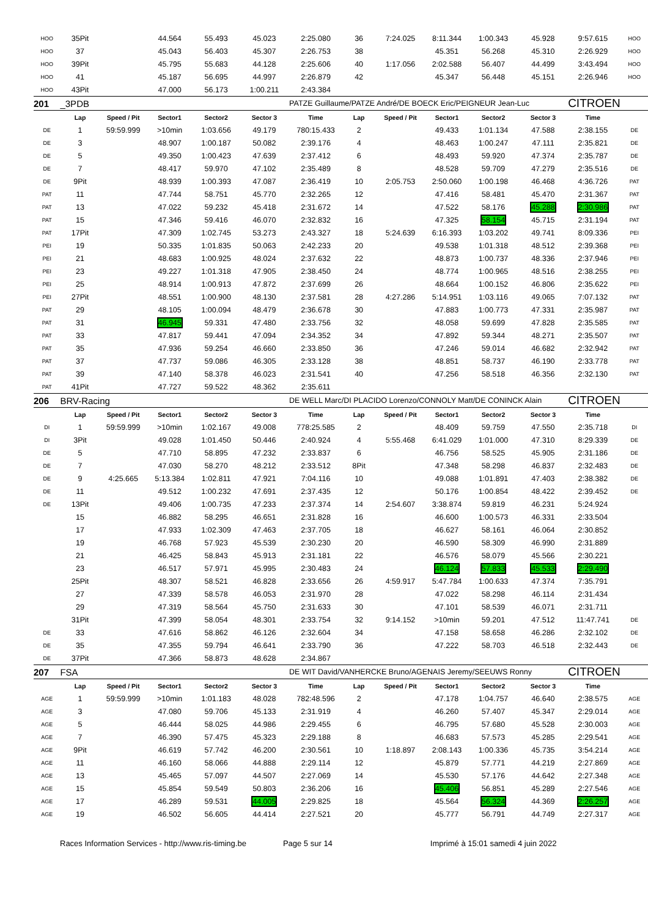| HOO | 35Pit | | 44.564 | 55.493 | 45.023 | 2:25.080 | 36 | 7:24.025 | 8:11.344 | 1:00.343 | 45.928 | 9:57.615 | HOO |
| HOO | 37 | | 45.043 | 56.403 | 45.307 | 2:26.753 | 38 | | 45.351 | 56.268 | 45.310 | 2:26.929 | HOO |
| HOO | 39Pit | | 45.795 | 55.683 | 44.128 | 2:25.606 | 40 | 1:17.056 | 2:02.588 | 56.407 | 44.499 | 3:43.494 | HOO |
| HOO | 41 | | 45.187 | 56.695 | 44.997 | 2:26.879 | 42 | | 45.347 | 56.448 | 45.151 | 2:26.946 | HOO |
| HOO | 43Pit | | 47.000 | 56.173 | 1:00.211 | 2:43.384 | | | | | | | |
| 201 | _3PDB | | | | | PATZE Guillaume/PATZE André/DE BOECK Eric/PEIGNEUR Jean-Luc | | | | | | CITROEN | |
| | Lap | Speed / Pit | Sector1 | Sector2 | Sector 3 | Time | Lap | Speed / Pit | Sector1 | Sector2 | Sector 3 | Time | |
| DE | 1 | 59:59.999 | >10min | 1:03.656 | 49.179 | 780:15.433 | 2 | | 49.433 | 1:01.134 | 47.588 | 2:38.155 | DE |
| DE | 3 | | 48.907 | 1:00.187 | 50.082 | 2:39.176 | 4 | | 48.463 | 1:00.247 | 47.111 | 2:35.821 | DE |
| DE | 5 | | 49.350 | 1:00.423 | 47.639 | 2:37.412 | 6 | | 48.493 | 59.920 | 47.374 | 2:35.787 | DE |
| DE | 7 | | 48.417 | 59.970 | 47.102 | 2:35.489 | 8 | | 48.528 | 59.709 | 47.279 | 2:35.516 | DE |
| DE | 9Pit | | 48.939 | 1:00.393 | 47.087 | 2:36.419 | 10 | 2:05.753 | 2:50.060 | 1:00.198 | 46.468 | 4:36.726 | PAT |
| PAT | 11 | | 47.744 | 58.751 | 45.770 | 2:32.265 | 12 | | 47.416 | 58.481 | 45.470 | 2:31.367 | PAT |
| PAT | 13 | | 47.022 | 59.232 | 45.418 | 2:31.672 | 14 | | 47.522 | 58.176 | 45.288 | 2:30.986 | PAT |
| PAT | 15 | | 47.346 | 59.416 | 46.070 | 2:32.832 | 16 | | 47.325 | 58.154 | 45.715 | 2:31.194 | PAT |
| PAT | 17Pit | | 47.309 | 1:02.745 | 53.273 | 2:43.327 | 18 | 5:24.639 | 6:16.393 | 1:03.202 | 49.741 | 8:09.336 | PEI |
| PEI | 19 | | 50.335 | 1:01.835 | 50.063 | 2:42.233 | 20 | | 49.538 | 1:01.318 | 48.512 | 2:39.368 | PEI |
| PEI | 21 | | 48.683 | 1:00.925 | 48.024 | 2:37.632 | 22 | | 48.873 | 1:00.737 | 48.336 | 2:37.946 | PEI |
| PEI | 23 | | 49.227 | 1:01.318 | 47.905 | 2:38.450 | 24 | | 48.774 | 1:00.965 | 48.516 | 2:38.255 | PEI |
| PEI | 25 | | 48.914 | 1:00.913 | 47.872 | 2:37.699 | 26 | | 48.664 | 1:00.152 | 46.806 | 2:35.622 | PEI |
| PEI | 27Pit | | 48.551 | 1:00.900 | 48.130 | 2:37.581 | 28 | 4:27.286 | 5:14.951 | 1:03.116 | 49.065 | 7:07.132 | PAT |
| PAT | 29 | | 48.105 | 1:00.094 | 48.479 | 2:36.678 | 30 | | 47.883 | 1:00.773 | 47.331 | 2:35.987 | PAT |
| PAT | 31 | | 46.945 | 59.331 | 47.480 | 2:33.756 | 32 | | 48.058 | 59.699 | 47.828 | 2:35.585 | PAT |
| PAT | 33 | | 47.817 | 59.441 | 47.094 | 2:34.352 | 34 | | 47.892 | 59.344 | 48.271 | 2:35.507 | PAT |
| PAT | 35 | | 47.936 | 59.254 | 46.660 | 2:33.850 | 36 | | 47.246 | 59.014 | 46.682 | 2:32.942 | PAT |
| PAT | 37 | | 47.737 | 59.086 | 46.305 | 2:33.128 | 38 | | 48.851 | 58.737 | 46.190 | 2:33.778 | PAT |
| PAT | 39 | | 47.140 | 58.378 | 46.023 | 2:31.541 | 40 | | 47.256 | 58.518 | 46.356 | 2:32.130 | PAT |
| PAT | 41Pit | | 47.727 | 59.522 | 48.362 | 2:35.611 | | | | | | | |
| 206 | BRV-Racing | | | | | DE WELL Marc/DI PLACIDO Lorenzo/CONNOLY Matt/DE CONINCK Alain | | | | | | CITROEN | |
| | Lap | Speed / Pit | Sector1 | Sector2 | Sector 3 | Time | Lap | Speed / Pit | Sector1 | Sector2 | Sector 3 | Time | |
| DI | 1 | 59:59.999 | >10min | 1:02.167 | 49.008 | 778:25.585 | 2 | | 48.409 | 59.759 | 47.550 | 2:35.718 | DI |
| DI | 3Pit | | 49.028 | 1:01.450 | 50.446 | 2:40.924 | 4 | 5:55.468 | 6:41.029 | 1:01.000 | 47.310 | 8:29.339 | DE |
| DE | 5 | | 47.710 | 58.895 | 47.232 | 2:33.837 | 6 | | 46.756 | 58.525 | 45.905 | 2:31.186 | DE |
| DE | 7 | | 47.030 | 58.270 | 48.212 | 2:33.512 | 8Pit | | 47.348 | 58.298 | 46.837 | 2:32.483 | DE |
| DE | 9 | 4:25.665 | 5:13.384 | 1:02.811 | 47.921 | 7:04.116 | 10 | | 49.088 | 1:01.891 | 47.403 | 2:38.382 | DE |
| DE | 11 | | 49.512 | 1:00.232 | 47.691 | 2:37.435 | 12 | | 50.176 | 1:00.854 | 48.422 | 2:39.452 | DE |
| DE | 13Pit | | 49.406 | 1:00.735 | 47.233 | 2:37.374 | 14 | 2:54.607 | 3:38.874 | 59.819 | 46.231 | 5:24.924 | |
| | 15 | | 46.882 | 58.295 | 46.651 | 2:31.828 | 16 | | 46.600 | 1:00.573 | 46.331 | 2:33.504 | |
| | 17 | | 47.933 | 1:02.309 | 47.463 | 2:37.705 | 18 | | 46.627 | 58.161 | 46.064 | 2:30.852 | |
| | 19 | | 46.768 | 57.923 | 45.539 | 2:30.230 | 20 | | 46.590 | 58.309 | 46.990 | 2:31.889 | |
| | 21 | | 46.425 | 58.843 | 45.913 | 2:31.181 | 22 | | 46.576 | 58.079 | 45.566 | 2:30.221 | |
| | 23 | | 46.517 | 57.971 | 45.995 | 2:30.483 | 24 | | 46.124 | 57.833 | 45.533 | 2:29.490 | |
| | 25Pit | | 48.307 | 58.521 | 46.828 | 2:33.656 | 26 | 4:59.917 | 5:47.784 | 1:00.633 | 47.374 | 7:35.791 | |
| | 27 | | 47.339 | 58.578 | 46.053 | 2:31.970 | 28 | | 47.022 | 58.298 | 46.114 | 2:31.434 | |
| | 29 | | 47.319 | 58.564 | 45.750 | 2:31.633 | 30 | | 47.101 | 58.539 | 46.071 | 2:31.711 | |
| | 31Pit | | 47.399 | 58.054 | 48.301 | 2:33.754 | 32 | 9:14.152 | >10min | 59.201 | 47.512 | 11:47.741 | DE |
| DE | 33 | | 47.616 | 58.862 | 46.126 | 2:32.604 | 34 | | 47.158 | 58.658 | 46.286 | 2:32.102 | DE |
| DE | 35 | | 47.355 | 59.794 | 46.641 | 2:33.790 | 36 | | 47.222 | 58.703 | 46.518 | 2:32.443 | DE |
| DE | 37Pit | | 47.366 | 58.873 | 48.628 | 2:34.867 | | | | | | | |
| 207 | FSA | | | | | DE WIT David/VANHERCKE Bruno/AGENAIS Jeremy/SEEUWS Ronny | | | | | | CITROEN | |
| | Lap | Speed / Pit | Sector1 | Sector2 | Sector 3 | Time | Lap | Speed / Pit | Sector1 | Sector2 | Sector 3 | Time | |
| AGE | 1 | 59:59.999 | >10min | 1:01.183 | 48.028 | 782:48.596 | 2 | | 47.178 | 1:04.757 | 46.640 | 2:38.575 | AGE |
| AGE | 3 | | 47.080 | 59.706 | 45.133 | 2:31.919 | 4 | | 46.260 | 57.407 | 45.347 | 2:29.014 | AGE |
| AGE | 5 | | 46.444 | 58.025 | 44.986 | 2:29.455 | 6 | | 46.795 | 57.680 | 45.528 | 2:30.003 | AGE |
| AGE | 7 | | 46.390 | 57.475 | 45.323 | 2:29.188 | 8 | | 46.683 | 57.573 | 45.285 | 2:29.541 | AGE |
| AGE | 9Pit | | 46.619 | 57.742 | 46.200 | 2:30.561 | 10 | 1:18.897 | 2:08.143 | 1:00.336 | 45.735 | 3:54.214 | AGE |
| AGE | 11 | | 46.160 | 58.066 | 44.888 | 2:29.114 | 12 | | 45.879 | 57.771 | 44.219 | 2:27.869 | AGE |
| AGE | 13 | | 45.465 | 57.097 | 44.507 | 2:27.069 | 14 | | 45.530 | 57.176 | 44.642 | 2:27.348 | AGE |
| AGE | 15 | | 45.854 | 59.549 | 50.803 | 2:36.206 | 16 | | 45.406 | 56.851 | 45.289 | 2:27.546 | AGE |
| AGE | 17 | | 46.289 | 59.531 | 44.005 | 2:29.825 | 18 | | 45.564 | 56.324 | 44.369 | 2:26.257 | AGE |
| AGE | 19 | | 46.502 | 56.605 | 44.414 | 2:27.521 | 20 | | 45.777 | 56.791 | 44.749 | 2:27.317 | AGE |
Races Information Services - http://www.ris-timing.be Page 5 sur 14 Imprimé à 15:01 samedi 4 juin 2022